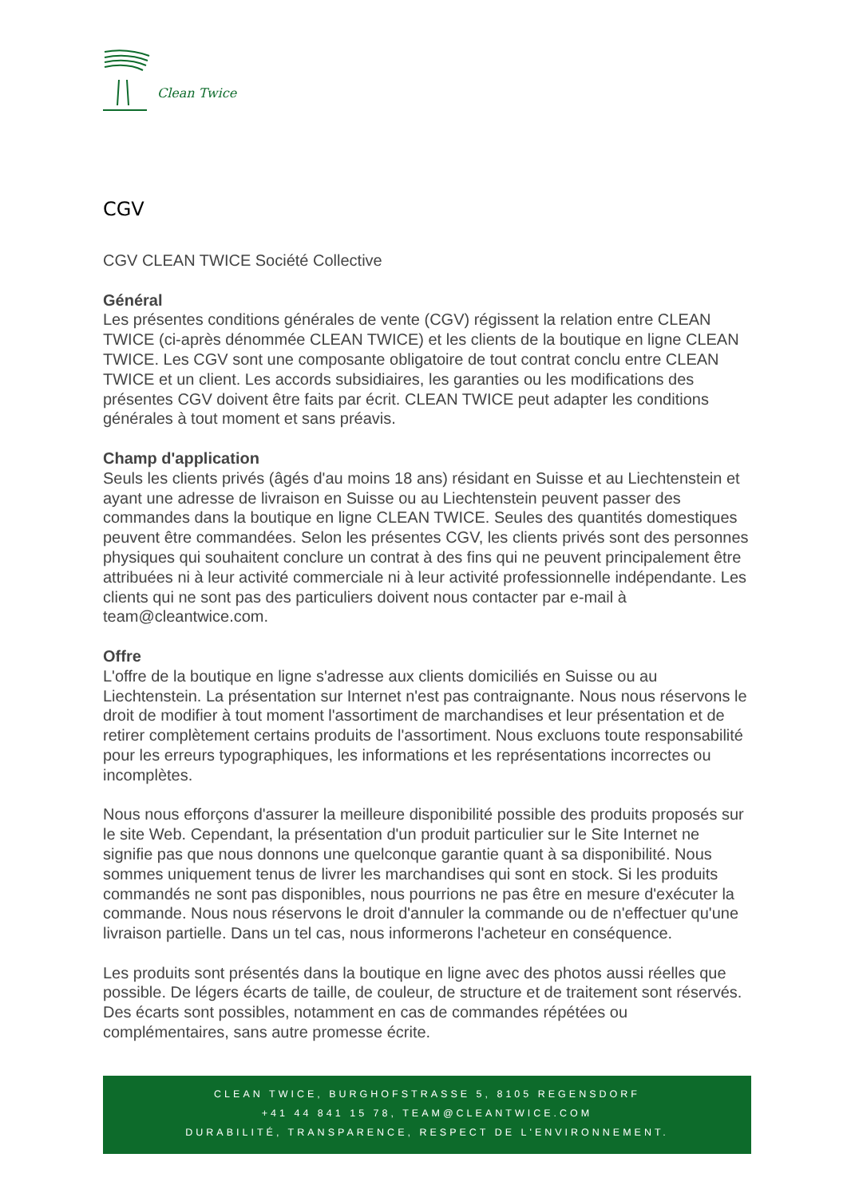Clean Twice
CGV
CGV CLEAN TWICE Société Collective
Général
Les présentes conditions générales de vente (CGV) régissent la relation entre CLEAN TWICE (ci-après dénommée CLEAN TWICE) et les clients de la boutique en ligne CLEAN TWICE. Les CGV sont une composante obligatoire de tout contrat conclu entre CLEAN TWICE et un client. Les accords subsidiaires, les garanties ou les modifications des présentes CGV doivent être faits par écrit. CLEAN TWICE peut adapter les conditions générales à tout moment et sans préavis.
Champ d'application
Seuls les clients privés (âgés d'au moins 18 ans) résidant en Suisse et au Liechtenstein et ayant une adresse de livraison en Suisse ou au Liechtenstein peuvent passer des commandes dans la boutique en ligne CLEAN TWICE. Seules des quantités domestiques peuvent être commandées. Selon les présentes CGV, les clients privés sont des personnes physiques qui souhaitent conclure un contrat à des fins qui ne peuvent principalement être attribuées ni à leur activité commerciale ni à leur activité professionnelle indépendante. Les clients qui ne sont pas des particuliers doivent nous contacter par e-mail à team@cleantwice.com.
Offre
L'offre de la boutique en ligne s'adresse aux clients domiciliés en Suisse ou au Liechtenstein. La présentation sur Internet n'est pas contraignante. Nous nous réservons le droit de modifier à tout moment l'assortiment de marchandises et leur présentation et de retirer complètement certains produits de l'assortiment. Nous excluons toute responsabilité pour les erreurs typographiques, les informations et les représentations incorrectes ou incomplètes.
Nous nous efforçons d'assurer la meilleure disponibilité possible des produits proposés sur le site Web. Cependant, la présentation d'un produit particulier sur le Site Internet ne signifie pas que nous donnons une quelconque garantie quant à sa disponibilité. Nous sommes uniquement tenus de livrer les marchandises qui sont en stock. Si les produits commandés ne sont pas disponibles, nous pourrions ne pas être en mesure d'exécuter la commande. Nous nous réservons le droit d'annuler la commande ou de n'effectuer qu'une livraison partielle. Dans un tel cas, nous informerons l'acheteur en conséquence.
Les produits sont présentés dans la boutique en ligne avec des photos aussi réelles que possible. De légers écarts de taille, de couleur, de structure et de traitement sont réservés. Des écarts sont possibles, notamment en cas de commandes répétées ou complémentaires, sans autre promesse écrite.
CLEAN TWICE, BURGHOFSTRASSE 5, 8105 REGENSDORF
+41 44 841 15 78, TEAM@CLEANTWICE.COM
DURABILITÉ, TRANSPARENCE, RESPECT DE L'ENVIRONNEMENT.